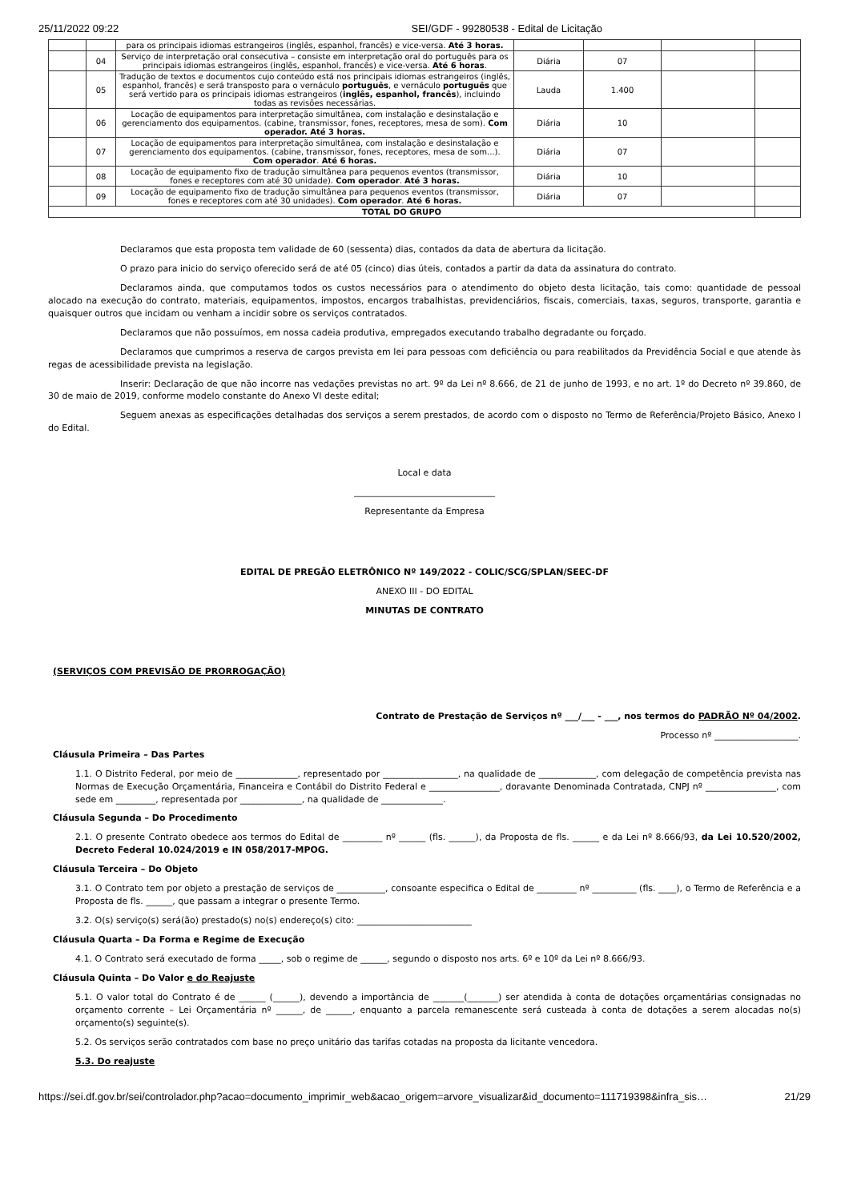25/11/2022 09:22 SEI/GDF - 99280538 - Edital de Licitação
| | | para os principais idiomas estrangeiros (inglês, espanhol, francês) e vice-versa. Até 3 horas. | | | | |
| | 04 | Serviço de interpretação oral consecutiva – consiste em interpretação oral do português para os principais idiomas estrangeiros (inglês, espanhol, francês) e vice-versa. Até 6 horas . | Diária | 07 | | |
| | 05 | Tradução de textos e documentos cujo conteúdo está nos principais idiomas estrangeiros (inglês, espanhol, francês) e será transposto para o vernáculo português , e vernáculo português que será vertido para os principais idiomas estrangeiros ( inglês, espanhol, francês ), incluindo todas as revisões necessárias. | Lauda | 1.400 | | |
| | 06 | Locação de equipamentos para interpretação simultânea, com instalação e desinstalação e gerenciamento dos equipamentos. (cabine, transmissor, fones, receptores, mesa de som). Com operador. Até 3 horas. | Diária | 10 | | |
| | 07 | Locação de equipamentos para interpretação simultânea, com instalação e desinstalação e gerenciamento dos equipamentos. (cabine, transmissor, fones, receptores, mesa de som...). Com operador . Até 6 horas. | Diária | 07 | | |
| | 08 | Locação de equipamento fixo de tradução simultânea para pequenos eventos (transmissor, fones e receptores com até 30 unidade). Com operador . Até 3 horas. | Diária | 10 | | |
| | 09 | Locação de equipamento fixo de tradução simultânea para pequenos eventos (transmissor, fones e receptores com até 30 unidades). Com operador . Até 6 horas. | Diária | 07 | | |
| TOTAL DO GRUPO | | | | | | |
Declaramos que esta proposta tem validade de 60 (sessenta) dias, contados da data de abertura da licitação.
O prazo para inicio do serviço oferecido será de até 05 (cinco) dias úteis, contados a partir da data da assinatura do contrato.
Declaramos ainda, que computamos todos os custos necessários para o atendimento do objeto desta licitação, tais como: quantidade de pessoal alocado na execução do contrato, materiais, equipamentos, impostos, encargos trabalhistas, previdenciários, fiscais, comerciais, taxas, seguros, transporte, garantia e quaisquer outros que incidam ou venham a incidir sobre os serviços contratados.
Declaramos que não possuímos, em nossa cadeia produtiva, empregados executando trabalho degradante ou forçado.
Declaramos que cumprimos a reserva de cargos prevista em lei para pessoas com deficiência ou para reabilitados da Previdência Social e que atende às regas de acessibilidade prevista na legislação.
Inserir: Declaração de que não incorre nas vedações previstas no art. 9º da Lei nº 8.666, de 21 de junho de 1993, e no art. 1º do Decreto nº 39.860, de 30 de maio de 2019, conforme modelo constante do Anexo VI deste edital;
Seguem anexas as especificações detalhadas dos serviços a serem prestados, de acordo com o disposto no Termo de Referência/Projeto Básico, Anexo I do Edital.
Local e data
________________________________
Representante da Empresa
EDITAL DE PREGÃO ELETRÔNICO Nº 149/2022 - COLIC/SCG/SPLAN/SEEC-DF
ANEXO III - DO EDITAL
MINUTAS DE CONTRATO
(SERVIÇOS COM PREVISÃO DE PRORROGAÇÃO)
Contrato de Prestação de Serviços nº ___/___ - ___, nos termos do PADRÃO Nº 04/2002.
Processo nº ___________________.
Cláusula Primeira – Das Partes
1.1. O Distrito Federal, por meio de ______________, representado por _________________, na qualidade de _____________, com delegação de competência prevista nas Normas de Execução Orçamentária, Financeira e Contábil do Distrito Federal e ________________, doravante Denominada Contratada, CNPJ nº ________________, com sede em _________, representada por ______________, na qualidade de ______________.
Cláusula Segunda – Do Procedimento
2.1. O presente Contrato obedece aos termos do Edital de _________ nº ______ (fls. ______), da Proposta de fls. ______ e da Lei nº 8.666/93, da Lei 10.520/2002, Decreto Federal 10.024/2019 e IN 058/2017-MPOG.
Cláusula Terceira – Do Objeto
3.1. O Contrato tem por objeto a prestação de serviços de ___________, consoante especifica o Edital de _________ nº __________ (fls. ____), o Termo de Referência e a Proposta de fls. ______, que passam a integrar o presente Termo.
3.2. O(s) serviço(s) será(ão) prestado(s) no(s) endereço(s) cito: __________________________
Cláusula Quarta – Da Forma e Regime de Execução
4.1. O Contrato será executado de forma _____, sob o regime de ______, segundo o disposto nos arts. 6º e 10º da Lei nº 8.666/93.
Cláusula Quinta – Do Valor e do Reajuste
5.1. O valor total do Contrato é de ______ (______), devendo a importância de _______(_______) ser atendida à conta de dotações orçamentárias consignadas no orçamento corrente – Lei Orçamentária nº ______, de ______, enquanto a parcela remanescente será custeada à conta de dotações a serem alocadas no(s) orçamento(s) seguinte(s).
5.2. Os serviços serão contratados com base no preço unitário das tarifas cotadas na proposta da licitante vencedora.
5.3. Do reajuste
https://sei.df.gov.br/sei/controlador.php?acao=documento_imprimir_web&acao_origem=arvore_visualizar&id_documento=111719398&infra_sis… 21/29